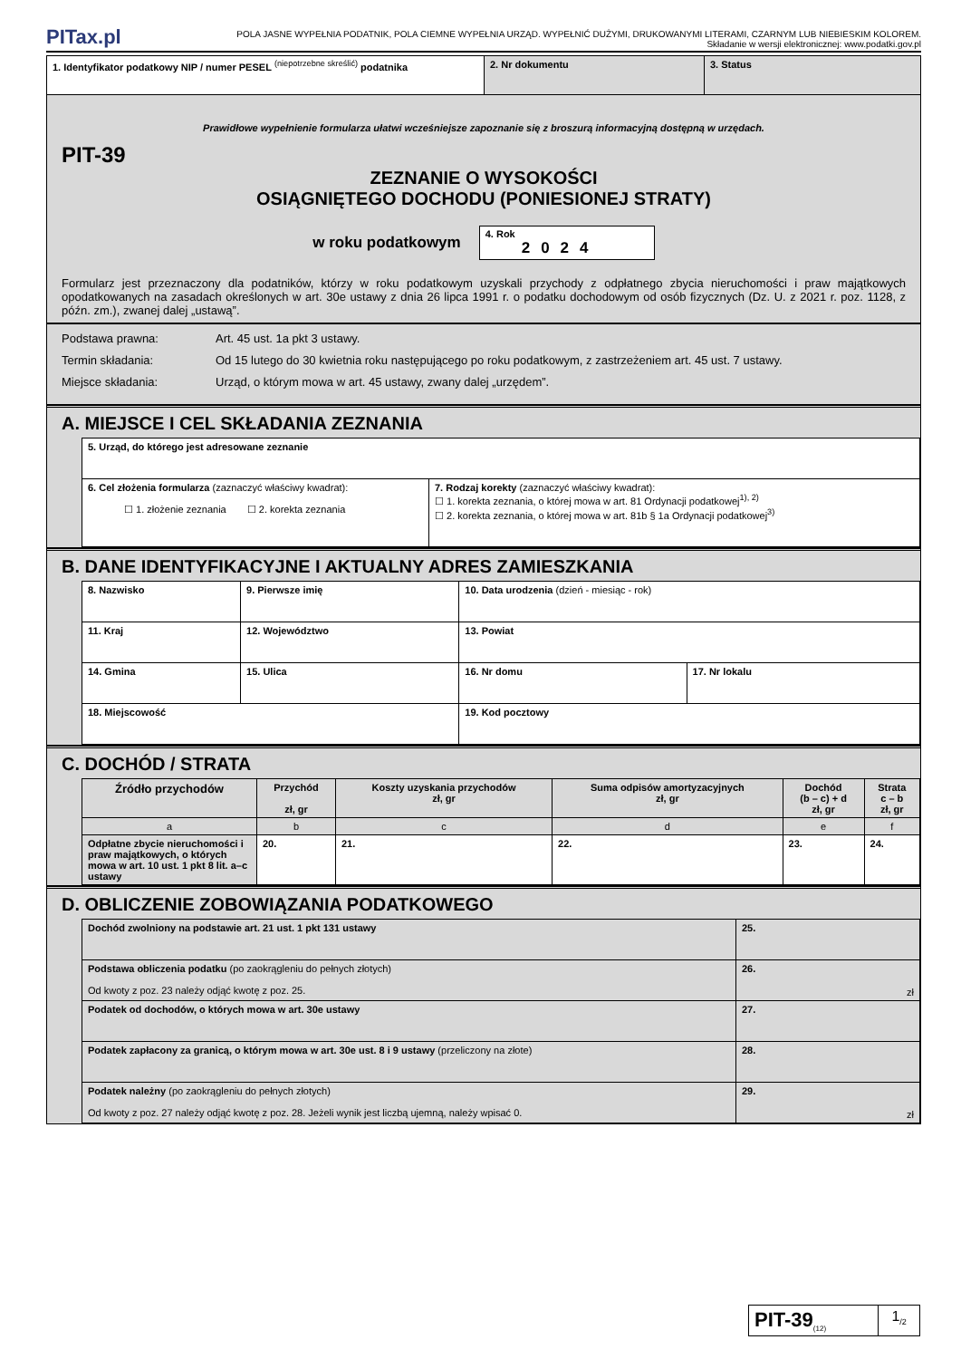PITax.pl
POLA JASNE WYPEŁNIA PODATNIK, POLA CIEMNE WYPEŁNIA URZĄD. WYPEŁNIĆ DUŻYMI, DRUKOWANYMI LITERAMI, CZARNYM LUB NIEBIESKIM KOLOREM.
Składanie w wersji elektronicznej: www.podatki.gov.pl
| 1. Identyfikator podatkowy NIP / numer PESEL <sup>(niepotrzebne skreślić)</sup> podatnika | 2. Nr dokumentu | 3. Status |
Prawidłowe wypełnienie formularza ułatwi wcześniejsze zapoznanie się z broszurą informacyjną dostępną w urzędach.
PIT-39
ZEZNANIE O WYSOKOŚCI
OSIĄGNIĘTEGO DOCHODU (PONIESIONEJ STRATY)
w roku podatkowym
4. Rok
2024
Formularz jest przeznaczony dla podatników, którzy w roku podatkowym uzyskali przychody z odpłatnego zbycia nieruchomości i praw majątkowych opodatkowanych na zasadach określonych w art. 30e ustawy z dnia 26 lipca 1991 r. o podatku dochodowym od osób fizycznych (Dz. U. z 2021 r. poz. 1128, z późn. zm.), zwanej dalej „ustawą”.
| Podstawa prawna: Art. 45 ust. 1a pkt 3 ustawy. Termin składania: Od 15 lutego do 30 kwietnia roku następującego po roku podatkowym, z zastrzeżeniem art. 45 ust. 7 ustawy. Miejsce składania: Urząd, o którym mowa w art. 45 ustawy, zwany dalej „urzędem”. |
A. MIEJSCE I CEL SKŁADANIA ZEZNANIA
| 5. Urząd, do którego jest adresowane zeznanie | |
| 6. Cel złożenia formularza (zaznaczyć właściwy kwadrat): ☐ 1. złożenie zeznania ☐ 2. korekta zeznania | 7. Rodzaj korekty (zaznaczyć właściwy kwadrat): ☐ 1. korekta zeznania, o której mowa w art. 81 Ordynacji podatkowej<sup>1), 2)</sup> ☐ 2. korekta zeznania, o której mowa w art. 81b § 1a Ordynacji podatkowej<sup>3)</sup> |
B. DANE IDENTYFIKACYJNE I AKTUALNY ADRES ZAMIESZKANIA
| 8. Nazwisko | 9. Pierwsze imię | 10. Data urodzenia (dzień - miesiąc - rok) | |
| 11. Kraj | 12. Województwo | 13. Powiat | |
| 14. Gmina | 15. Ulica | 16. Nr domu | 17. Nr lokalu |
| 18. Miejscowość | | 19. Kod pocztowy | |
C. DOCHÓD / STRATA
| Źródło przychodów | Przychód zł, gr | Koszty uzyskania przychodów zł, gr | Suma odpisów amortyzacyjnych zł, gr | Dochód (b – c) + d zł, gr | Strata c – b zł, gr |
| --- | --- | --- | --- | --- | --- |
| a | b | c | d | e | f |
| Odpłatne zbycie nieruchomości i praw majątkowych, o których mowa w art. 10 ust. 1 pkt 8 lit. a–c ustawy | 20. | 21. | 22. | 23. | 24. |
D. OBLICZENIE ZOBOWIĄZANIA PODATKOWEGO
| Dochód zwolniony na podstawie art. 21 ust. 1 pkt 131 ustawy | 25. |
| Podstawa obliczenia podatku (po zaokrągleniu do pełnych złotych) Od kwoty z poz. 23 należy odjąć kwotę z poz. 25. | 26. zł |
| Podatek od dochodów, o których mowa w art. 30e ustawy | 27. |
| Podatek zapłacony za granicą, o którym mowa w art. 30e ust. 8 i 9 ustawy (przeliczony na złote) | 28. |
| Podatek należny (po zaokrągleniu do pełnych złotych) Od kwoty z poz. 27 należy odjąć kwotę z poz. 28. Jeżeli wynik jest liczbą ujemną, należy wpisać 0. | 29. zł |
| PIT-39<sub>(12)</sub> | 1<sub>/2</sub> |